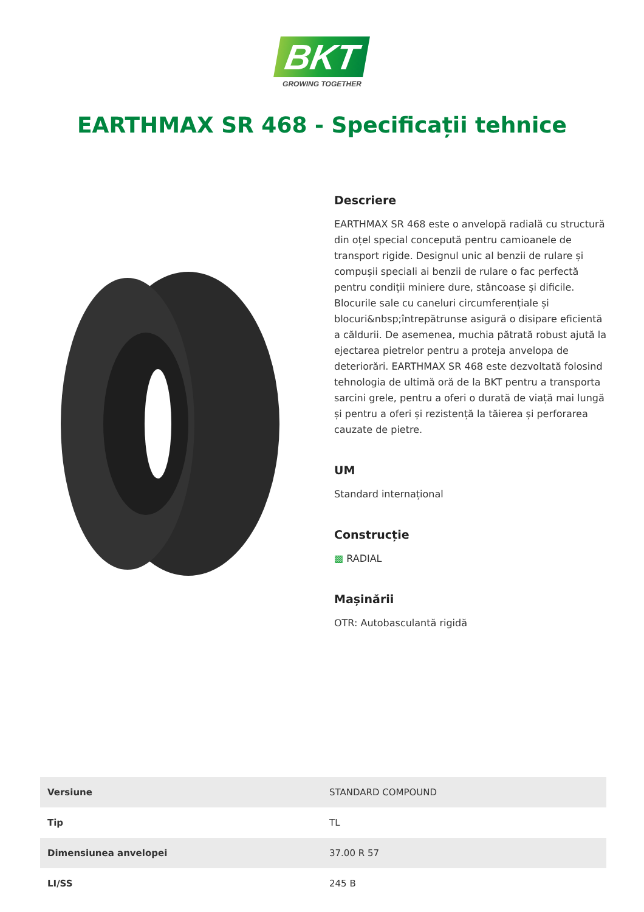BKT
GROWING TOGETHER
EARTHMAX SR 468 - Specificații tehnice
Descriere
EARTHMAX SR 468 este o anvelopă radială cu structură din oțel special concepută pentru camioanele de transport rigide. Designul unic al benzii de rulare și compușii speciali ai benzii de rulare o fac perfectă pentru condiții miniere dure, stâncoase și dificile. Blocurile sale cu caneluri circumferențiale și blocuri&nbsp;întrepătrunse asigură o disipare eficientă a căldurii. De asemenea, muchia pătrată robust ajută la ejectarea pietrelor pentru a proteja anvelopa de deteriorări. EARTHMAX SR 468 este dezvoltată folosind tehnologia de ultimă oră de la BKT pentru a transporta sarcini grele, pentru a oferi o durată de viață mai lungă și pentru a oferi și rezistență la tăierea și perforarea cauzate de pietre.
UM
Standard internațional
Construcție
▩ RADIAL
Mașinării
OTR: Autobasculantă rigidă
| Versiune | STANDARD COMPOUND |
| Tip | TL |
| Dimensiunea anvelopei | 37.00 R 57 |
| LI/SS | 245 B |